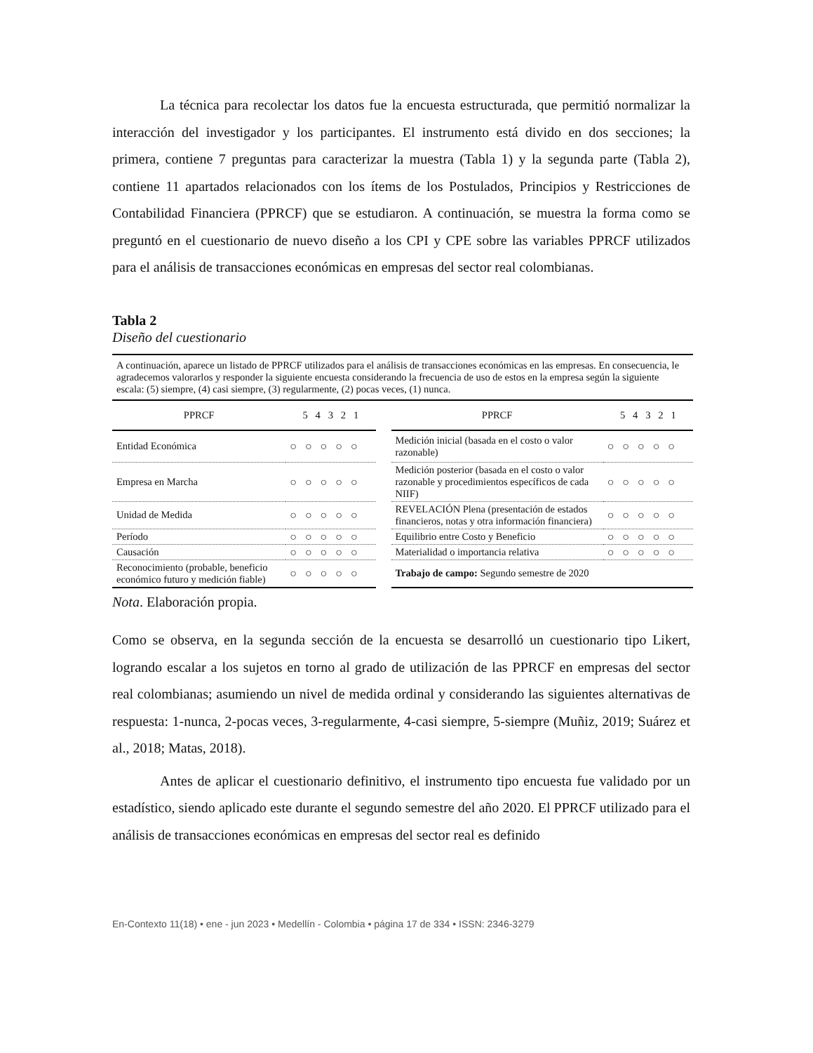La técnica para recolectar los datos fue la encuesta estructurada, que permitió normalizar la interacción del investigador y los participantes. El instrumento está divido en dos secciones; la primera, contiene 7 preguntas para caracterizar la muestra (Tabla 1) y la segunda parte (Tabla 2), contiene 11 apartados relacionados con los ítems de los Postulados, Principios y Restricciones de Contabilidad Financiera (PPRCF) que se estudiaron. A continuación, se muestra la forma como se preguntó en el cuestionario de nuevo diseño a los CPI y CPE sobre las variables PPRCF utilizados para el análisis de transacciones económicas en empresas del sector real colombianas.
Tabla 2
Diseño del cuestionario
| A continuación, aparece un listado de PPRCF utilizados para el análisis de transacciones económicas en las empresas. En consecuencia, le agradecemos valorarlos y responder la siguiente encuesta considerando la frecuencia de uso de estos en la empresa según la siguiente escala: (5) siempre, (4) casi siempre, (3) regularmente, (2) pocas veces, (1) nunca. | | | | |
| PPRCF | 5 4 3 2 1 | | PPRCF | 5 4 3 2 1 |
| Entidad Económica | ○ ○ ○ ○ ○ | | Medición inicial (basada en el costo o valor razonable) | ○ ○ ○ ○ ○ |
| Empresa en Marcha | ○ ○ ○ ○ ○ | | Medición posterior (basada en el costo o valor razonable y procedimientos específicos de cada NIIF) | ○ ○ ○ ○ ○ |
| Unidad de Medida | ○ ○ ○ ○ ○ | | REVELACIÓN Plena (presentación de estados financieros, notas y otra información financiera) | ○ ○ ○ ○ ○ |
| Período | ○ ○ ○ ○ ○ | | Equilibrio entre Costo y Beneficio | ○ ○ ○ ○ ○ |
| Causación | ○ ○ ○ ○ ○ | | Materialidad o importancia relativa | ○ ○ ○ ○ ○ |
| Reconocimiento (probable, beneficio económico futuro y medición fiable) | ○ ○ ○ ○ ○ | | Trabajo de campo: Segundo semestre de 2020 | |
Nota. Elaboración propia.
Como se observa, en la segunda sección de la encuesta se desarrolló un cuestionario tipo Likert, logrando escalar a los sujetos en torno al grado de utilización de las PPRCF en empresas del sector real colombianas; asumiendo un nivel de medida ordinal y considerando las siguientes alternativas de respuesta: 1-nunca, 2-pocas veces, 3-regularmente, 4-casi siempre, 5-siempre (Muñiz, 2019; Suárez et al., 2018; Matas, 2018).
Antes de aplicar el cuestionario definitivo, el instrumento tipo encuesta fue validado por un estadístico, siendo aplicado este durante el segundo semestre del año 2020. El PPRCF utilizado para el análisis de transacciones económicas en empresas del sector real es definido
En-Contexto 11(18) • ene - jun 2023 • Medellín - Colombia • página 17 de 334 • ISSN: 2346-3279